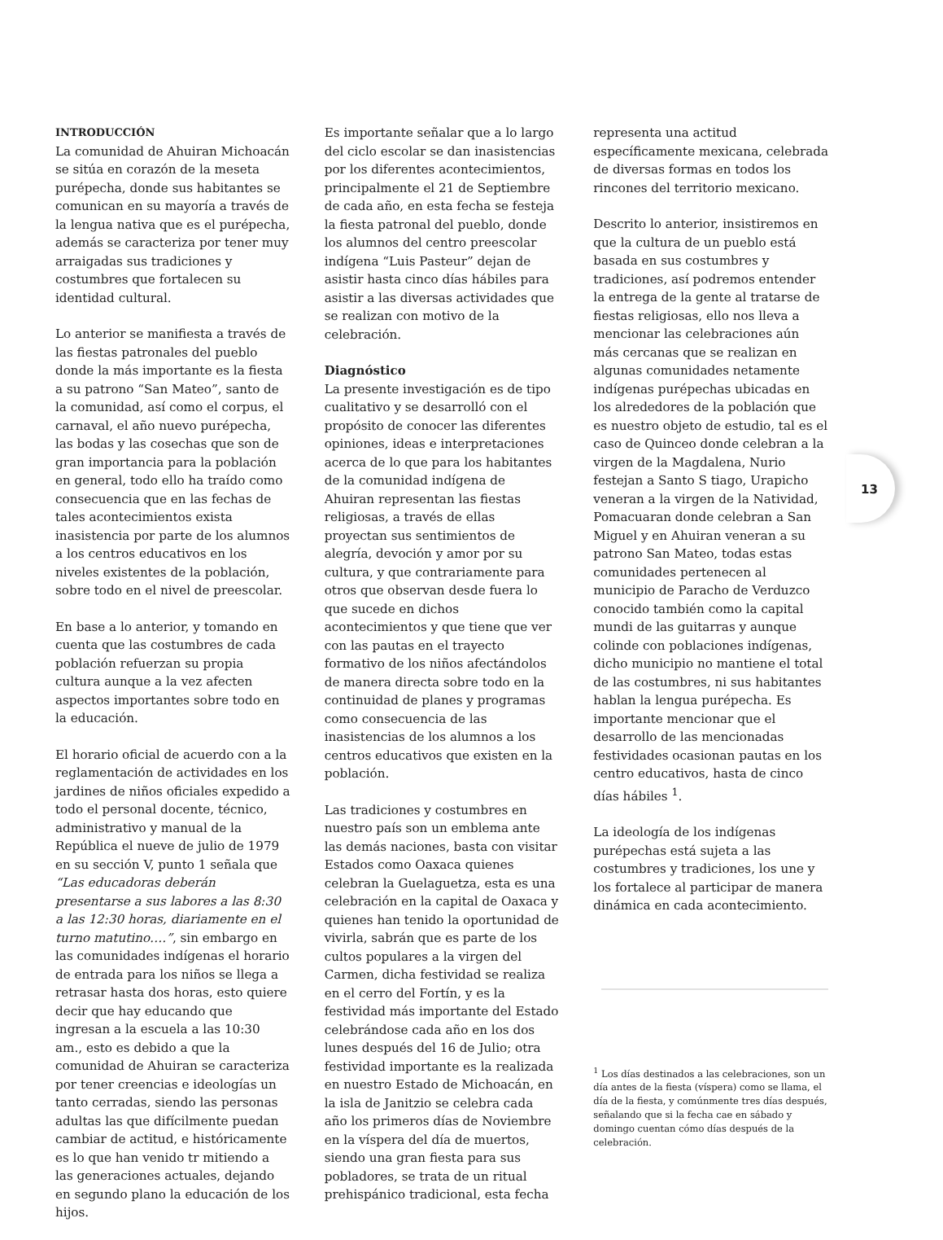13
INTRODUCCIÓN
La comunidad de Ahuiran Michoacán se sitúa en corazón de la meseta purépecha, donde sus habitantes se comunican en su mayoría a través de la lengua nativa que es el purépecha, además se caracteriza por tener muy arraigadas sus tradiciones y costumbres que fortalecen su identidad cultural.
Lo anterior se manifiesta a través de las fiestas patronales del pueblo donde la más importante es la fiesta a su patrono “San Mateo”, santo de la comunidad, así como el corpus, el carnaval, el año nuevo purépecha, las bodas y las cosechas que son de gran importancia para la población en general, todo ello ha traído como consecuencia que en las fechas de tales acontecimientos exista inasistencia por parte de los alumnos a los centros educativos en los niveles existentes de la población, sobre todo en el nivel de preescolar.
En base a lo anterior, y tomando en cuenta que las costumbres de cada población refuerzan su propia cultura aunque a la vez afecten aspectos importantes sobre todo en la educación.
El horario oficial de acuerdo con a la reglamentación de actividades en los jardines de niños oficiales expedido a todo el personal docente, técnico, administrativo y manual de la República el nueve de julio de 1979 en su sección V, punto 1 señala que “Las educadoras deberán presentarse a sus labores a las 8:30 a las 12:30 horas, diariamente en el turno matutino….”, sin embargo en las comunidades indígenas el horario de entrada para los niños se llega a retrasar hasta dos horas, esto quiere decir que hay educando que ingresan a la escuela a las 10:30 am., esto es debido a que la comunidad de Ahuiran se caracteriza por tener creencias e ideologías un tanto cerradas, siendo las personas adultas las que difícilmente puedan cambiar de actitud, e históricamente es lo que han venido tr mitiendo a las generaciones actuales, dejando en segundo plano la educación de los hijos.
Es importante señalar que a lo largo del ciclo escolar se dan inasistencias por los diferentes acontecimientos, principalmente el 21 de Septiembre de cada año, en esta fecha se festeja la fiesta patronal del pueblo, donde los alumnos del centro preescolar indígena “Luis Pasteur” dejan de asistir hasta cinco días hábiles para asistir a las diversas actividades que se realizan con motivo de la celebración.
Diagnóstico
La presente investigación es de tipo cualitativo y se desarrolló con el propósito de conocer las diferentes opiniones, ideas e interpretaciones acerca de lo que para los habitantes de la comunidad indígena de Ahuiran representan las fiestas religiosas, a través de ellas proyectan sus sentimientos de alegría, devoción y amor por su cultura, y que contrariamente para otros que observan desde fuera lo que sucede en dichos acontecimientos y que tiene que ver con las pautas en el trayecto formativo de los niños afectándolos de manera directa sobre todo en la continuidad de planes y programas como consecuencia de las inasistencias de los alumnos a los centros educativos que existen en la población.
Las tradiciones y costumbres en nuestro país son un emblema ante las demás naciones, basta con visitar Estados como Oaxaca quienes celebran la Guelaguetza, esta es una celebración en la capital de Oaxaca y quienes han tenido la oportunidad de vivirla, sabrán que es parte de los cultos populares a la virgen del Carmen, dicha festividad se realiza en el cerro del Fortín, y es la festividad más importante del Estado celebrándose cada año en los dos lunes después del 16 de Julio; otra festividad importante es la realizada en nuestro Estado de Michoacán, en la isla de Janitzio se celebra cada año los primeros días de Noviembre en la víspera del día de muertos, siendo una gran fiesta para sus pobladores, se trata de un ritual prehispánico tradicional, esta fecha
representa una actitud específicamente mexicana, celebrada de diversas formas en todos los rincones del territorio mexicano.
Descrito lo anterior, insistiremos en que la cultura de un pueblo está basada en sus costumbres y tradiciones, así podremos entender la entrega de la gente al tratarse de fiestas religiosas, ello nos lleva a mencionar las celebraciones aún más cercanas que se realizan en algunas comunidades netamente indígenas purépechas ubicadas en los alrededores de la población que es nuestro objeto de estudio, tal es el caso de Quinceo donde celebran a la virgen de la Magdalena, Nurio festejan a Santo S tiago, Urapicho veneran a la virgen de la Natividad, Pomacuaran donde celebran a San Miguel y en Ahuiran veneran a su patrono San Mateo, todas estas comunidades pertenecen al municipio de Paracho de Verduzco conocido también como la capital mundi de las guitarras y aunque colinde con poblaciones indígenas, dicho municipio no mantiene el total de las costumbres, ni sus habitantes hablan la lengua purépecha. Es importante mencionar que el desarrollo de las mencionadas festividades ocasionan pautas en los centro educativos, hasta de cinco días hábiles <sup>1</sup>.
La ideología de los indígenas purépechas está sujeta a las costumbres y tradiciones, los une y los fortalece al participar de manera dinámica en cada acontecimiento.
<sup>1</sup> Los días destinados a las celebraciones, son un día antes de la fiesta (víspera) como se llama, el día de la fiesta, y comúnmente tres días después, señalando que si la fecha cae en sábado y domingo cuentan cómo días después de la celebración.